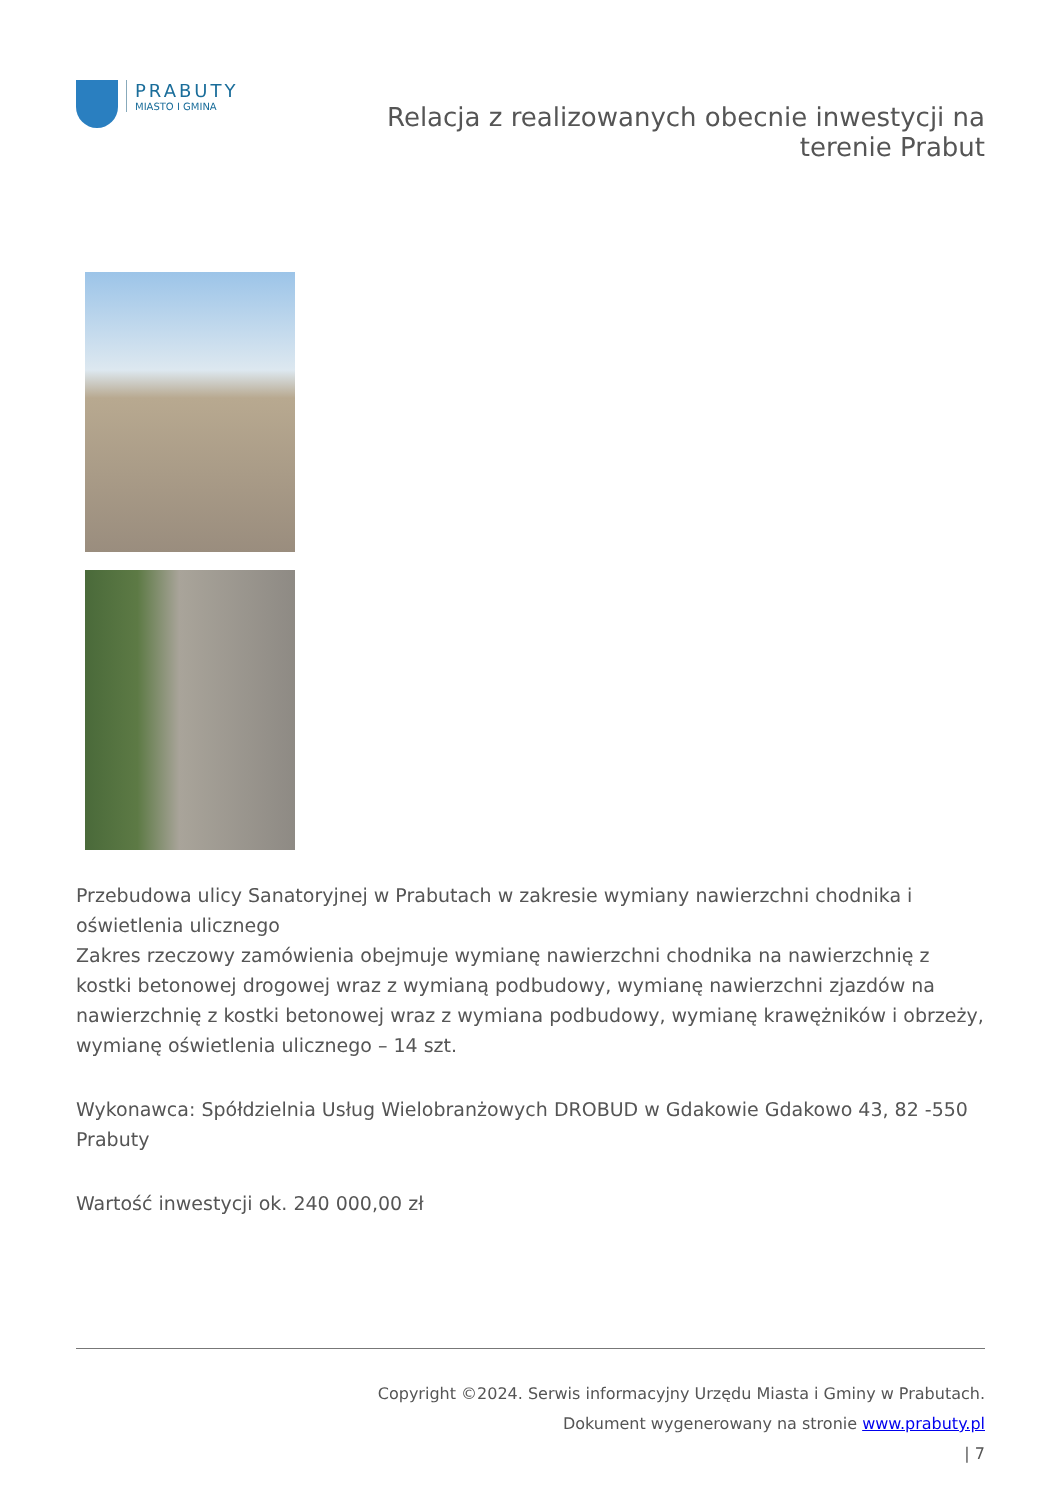PRABUTY
MIASTO I GMINA
Relacja z realizowanych obecnie inwestycji na
terenie Prabut
Przebudowa ulicy Sanatoryjnej w Prabutach w zakresie wymiany nawierzchni chodnika i oświetlenia ulicznego
Zakres rzeczowy zamówienia obejmuje wymianę nawierzchni chodnika na nawierzchnię z kostki betonowej drogowej wraz z wymianą podbudowy, wymianę nawierzchni zjazdów na nawierzchnię z kostki betonowej wraz z wymiana podbudowy, wymianę krawężników i obrzeży, wymianę oświetlenia ulicznego – 14 szt.
Wykonawca: Spółdzielnia Usług Wielobranżowych DROBUD w Gdakowie Gdakowo 43, 82 -550 Prabuty
Wartość inwestycji ok. 240 000,00 zł
Copyright ©2024. Serwis informacyjny Urzędu Miasta i Gminy w Prabutach.
Dokument wygenerowany na stronie www.prabuty.pl
| 7